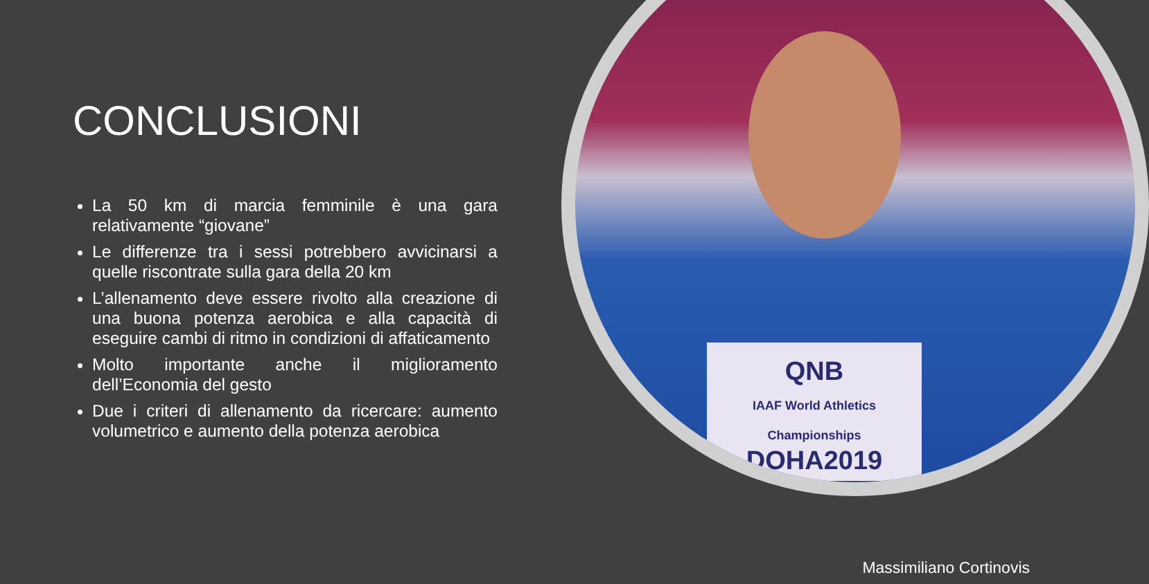QNB
IAAF World Athletics Championships
DOHA2019
CONCLUSIONI
La 50 km di marcia femminile è una gara relativamente “giovane”
Le differenze tra i sessi potrebbero avvicinarsi a quelle riscontrate sulla gara della 20 km
L’allenamento deve essere rivolto alla creazione di una buona potenza aerobica e alla capacità di eseguire cambi di ritmo in condizioni di affaticamento
Molto importante anche il miglioramento dell’Economia del gesto
Due i criteri di allenamento da ricercare: aumento volumetrico e aumento della potenza aerobica
Massimiliano Cortinovis